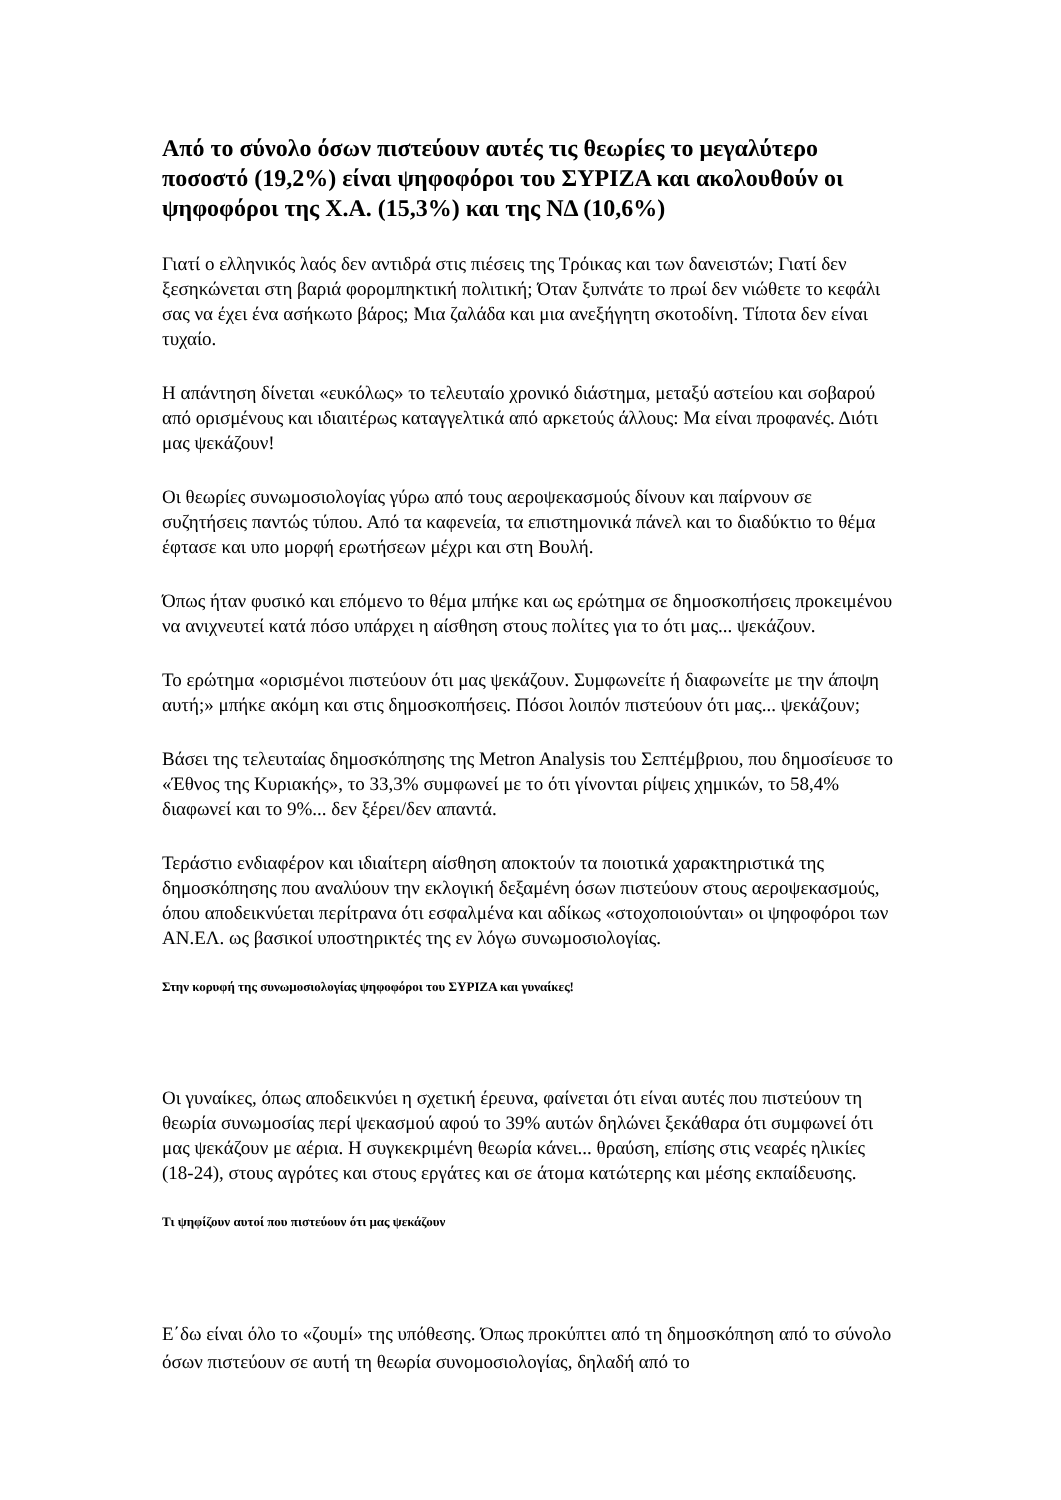Από το σύνολο όσων πιστεύουν αυτές τις θεωρίες το μεγαλύτερο ποσοστό (19,2%) είναι ψηφοφόροι του ΣΥΡΙΖΑ και ακολουθούν οι ψηφοφόροι της Χ.Α. (15,3%) και της ΝΔ (10,6%)
Γιατί ο ελληνικός λαός δεν αντιδρά στις πιέσεις της Τρόικας και των δανειστών; Γιατί δεν ξεσηκώνεται στη βαριά φορομπηκτική πολιτική; Όταν ξυπνάτε το πρωί δεν νιώθετε το κεφάλι σας να έχει ένα ασήκωτο βάρος; Μια ζαλάδα και μια ανεξήγητη σκοτοδίνη. Τίποτα δεν είναι τυχαίο.
Η απάντηση δίνεται «ευκόλως» το τελευταίο χρονικό διάστημα, μεταξύ αστείου και σοβαρού από ορισμένους και ιδιαιτέρως καταγγελτικά από αρκετούς άλλους: Μα είναι προφανές. Διότι μας ψεκάζουν!
Οι θεωρίες συνωμοσιολογίας γύρω από τους αεροψεκασμούς δίνουν και παίρνουν σε συζητήσεις παντώς τύπου. Από τα καφενεία, τα επιστημονικά πάνελ και το διαδύκτιο το θέμα έφτασε και υπο μορφή ερωτήσεων μέχρι και στη Βουλή.
Όπως ήταν φυσικό και επόμενο το θέμα μπήκε και ως ερώτημα σε δημοσκοπήσεις προκειμένου να ανιχνευτεί κατά πόσο υπάρχει η αίσθηση στους πολίτες για το ότι μας... ψεκάζουν.
Το ερώτημα «ορισμένοι πιστεύουν ότι μας ψεκάζουν. Συμφωνείτε ή διαφωνείτε με την άποψη αυτή;» μπήκε ακόμη και στις δημοσκοπήσεις. Πόσοι λοιπόν πιστεύουν ότι μας... ψεκάζουν;
Βάσει της τελευταίας δημοσκόπησης της Metron Analysis του Σεπτέμβριου, που δημοσίευσε το «Έθνος της Κυριακής», το 33,3% συμφωνεί με το ότι γίνονται ρίψεις χημικών, το 58,4% διαφωνεί και το 9%... δεν ξέρει/δεν απαντά.
Τεράστιο ενδιαφέρον και ιδιαίτερη αίσθηση αποκτούν τα ποιοτικά χαρακτηριστικά της δημοσκόπησης που αναλύουν την εκλογική δεξαμένη όσων πιστεύουν στους αεροψεκασμούς, όπου αποδεικνύεται περίτρανα ότι εσφαλμένα και αδίκως «στοχοποιούνται» οι ψηφοφόροι των ΑΝ.ΕΛ. ως βασικοί υποστηρικτές της εν λόγω συνωμοσιολογίας.
Στην κορυφή της συνωμοσιολογίας ψηφοφόροι του ΣΥΡΙΖΑ και γυναίκες!
Οι γυναίκες, όπως αποδεικνύει η σχετική έρευνα, φαίνεται ότι είναι αυτές που πιστεύουν τη θεωρία συνωμοσίας περί ψεκασμού αφού το 39% αυτών δηλώνει ξεκάθαρα ότι συμφωνεί ότι μας ψεκάζουν με αέρια. Η συγκεκριμένη θεωρία κάνει... θραύση, επίσης στις νεαρές ηλικίες (18-24), στους αγρότες και στους εργάτες και σε άτομα κατώτερης και μέσης εκπαίδευσης.
Τι ψηφίζουν αυτοί που πιστεύουν ότι μας ψεκάζουν
Ε΄δω είναι όλο το «ζουμί» της υπόθεσης. Όπως προκύπτει από τη δημοσκόπηση από το σύνολο όσων πιστεύουν σε αυτή τη θεωρία συνομοσιολογίας, δηλαδή από το